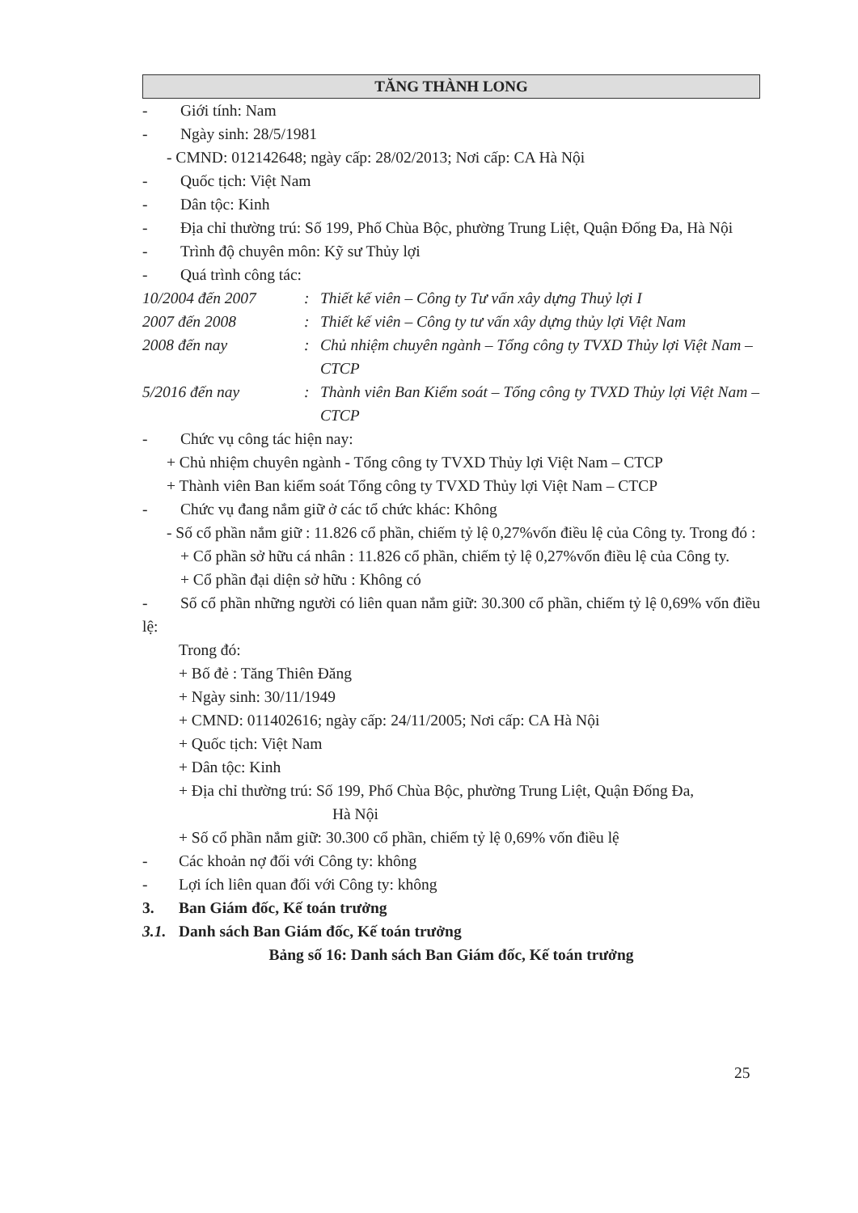TĂNG THÀNH LONG
- Giới tính: Nam
- Ngày sinh: 28/5/1981
- CMND: 012142648; ngày cấp: 28/02/2013; Nơi cấp: CA Hà Nội
- Quốc tịch: Việt Nam
- Dân tộc: Kinh
- Địa chỉ thường trú: Số 199, Phố Chùa Bộc, phường Trung Liệt, Quận Đống Đa, Hà Nội
- Trình độ chuyên môn: Kỹ sư Thủy lợi
- Quá trình công tác:
10/2004 đến 2007: Thiết kế viên – Công ty Tư vấn xây dựng Thuỷ lợi I
2007 đến 2008: Thiết kế viên – Công ty tư vấn xây dựng thủy lợi Việt Nam
2008 đến nay: Chủ nhiệm chuyên ngành – Tổng công ty TVXD Thủy lợi Việt Nam – CTCP
5/2016 đến nay: Thành viên Ban Kiểm soát – Tổng công ty TVXD Thủy lợi Việt Nam – CTCP
- Chức vụ công tác hiện nay:
+ Chủ nhiệm chuyên ngành - Tổng công ty TVXD Thủy lợi Việt Nam – CTCP
+ Thành viên Ban kiểm soát Tổng công ty TVXD Thủy lợi Việt Nam – CTCP
- Chức vụ đang nắm giữ ở các tổ chức khác: Không
- Số cổ phần nắm giữ : 11.826 cổ phần, chiếm tỷ lệ 0,27%vốn điều lệ của Công ty. Trong đó :
+ Cổ phần sở hữu cá nhân : 11.826 cổ phần, chiếm tỷ lệ 0,27%vốn điều lệ của Công ty.
+ Cổ phần đại diện sở hữu : Không có
- Số cổ phần những người có liên quan nắm giữ: 30.300 cổ phần, chiếm tỷ lệ 0,69% vốn điều lệ:
Trong đó:
+ Bố đẻ : Tăng Thiên Đăng
+ Ngày sinh: 30/11/1949
+ CMND: 011402616; ngày cấp: 24/11/2005; Nơi cấp: CA Hà Nội
+ Quốc tịch: Việt Nam
+ Dân tộc: Kinh
+ Địa chỉ thường trú: Số 199, Phố Chùa Bộc, phường Trung Liệt, Quận Đống Đa,
Hà Nội
+ Số cổ phần nắm giữ: 30.300 cổ phần, chiếm tỷ lệ 0,69% vốn điều lệ
- Các khoản nợ đối với Công ty: không
- Lợi ích liên quan đối với Công ty: không
3. Ban Giám đốc, Kế toán trưởng
3.1. Danh sách Ban Giám đốc, Kế toán trưởng
Bảng số 16: Danh sách Ban Giám đốc, Kế toán trưởng
25